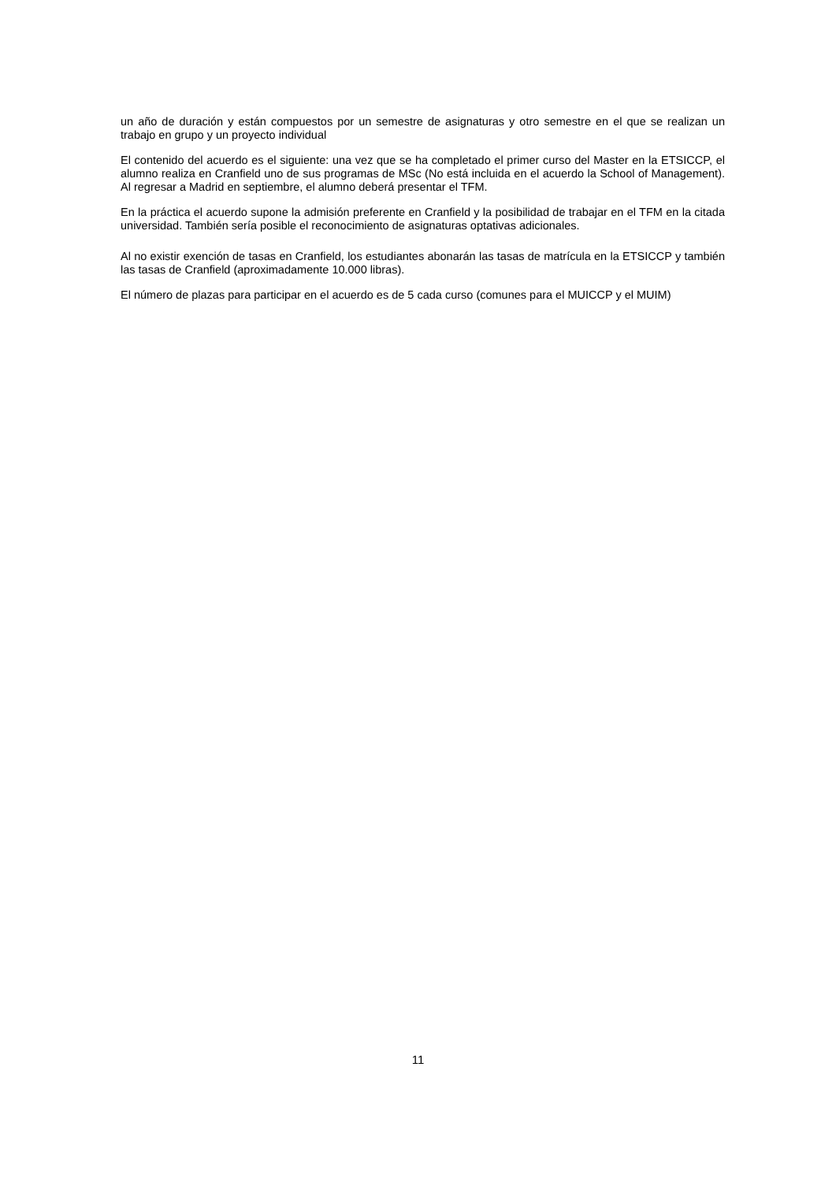un año de duración y están compuestos por un semestre de asignaturas y otro semestre en el que se realizan un trabajo en grupo y un proyecto individual
El contenido del acuerdo es el siguiente: una vez que se ha completado el primer curso del Master en la ETSICCP, el alumno realiza en Cranfield uno de sus programas de MSc (No está incluida en el acuerdo la School of Management). Al regresar a Madrid en septiembre, el alumno deberá presentar el TFM.
En la práctica el acuerdo supone la admisión preferente en Cranfield y la posibilidad de trabajar en el TFM en la citada universidad. También sería posible el reconocimiento de asignaturas optativas adicionales.
Al no existir exención de tasas en Cranfield, los estudiantes abonarán las tasas de matrícula en la ETSICCP y también las tasas de Cranfield (aproximadamente 10.000 libras).
El número de plazas para participar en el acuerdo es de 5 cada curso (comunes para el MUICCP y el MUIM)
11